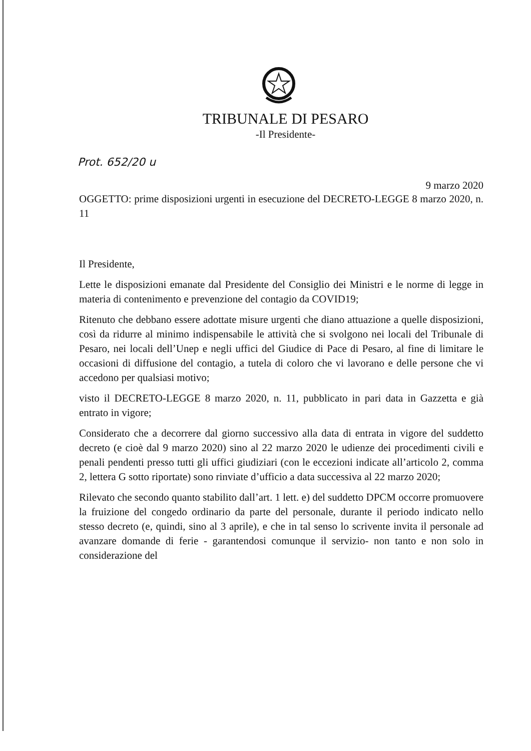TRIBUNALE DI PESARO
-Il Presidente-
Prot. 652/20 u
9 marzo 2020
OGGETTO: prime disposizioni urgenti in esecuzione del DECRETO-LEGGE 8 marzo 2020, n. 11
Il Presidente,
Lette le disposizioni emanate dal Presidente del Consiglio dei Ministri e le norme di legge in materia di contenimento e prevenzione del contagio da COVID19;
Ritenuto che debbano essere adottate misure urgenti che diano attuazione a quelle disposizioni, così da ridurre al minimo indispensabile le attività che si svolgono nei locali del Tribunale di Pesaro, nei locali dell’Unep e negli uffici del Giudice di Pace di Pesaro, al fine di limitare le occasioni di diffusione del contagio, a tutela di coloro che vi lavorano e delle persone che vi accedono per qualsiasi motivo;
visto il DECRETO-LEGGE 8 marzo 2020, n. 11, pubblicato in pari data in Gazzetta e già entrato in vigore;
Considerato che a decorrere dal giorno successivo alla data di entrata in vigore del suddetto decreto (e cioè dal 9 marzo 2020) sino al 22 marzo 2020 le udienze dei procedimenti civili e penali pendenti presso tutti gli uffici giudiziari (con le eccezioni indicate all’articolo 2, comma 2, lettera G sotto riportate) sono rinviate d’ufficio a data successiva al 22 marzo 2020;
Rilevato che secondo quanto stabilito dall’art. 1 lett. e) del suddetto DPCM occorre promuovere la fruizione del congedo ordinario da parte del personale, durante il periodo indicato nello stesso decreto (e, quindi, sino al 3 aprile), e che in tal senso lo scrivente invita il personale ad avanzare domande di ferie - garantendosi comunque il servizio- non tanto e non solo in considerazione del